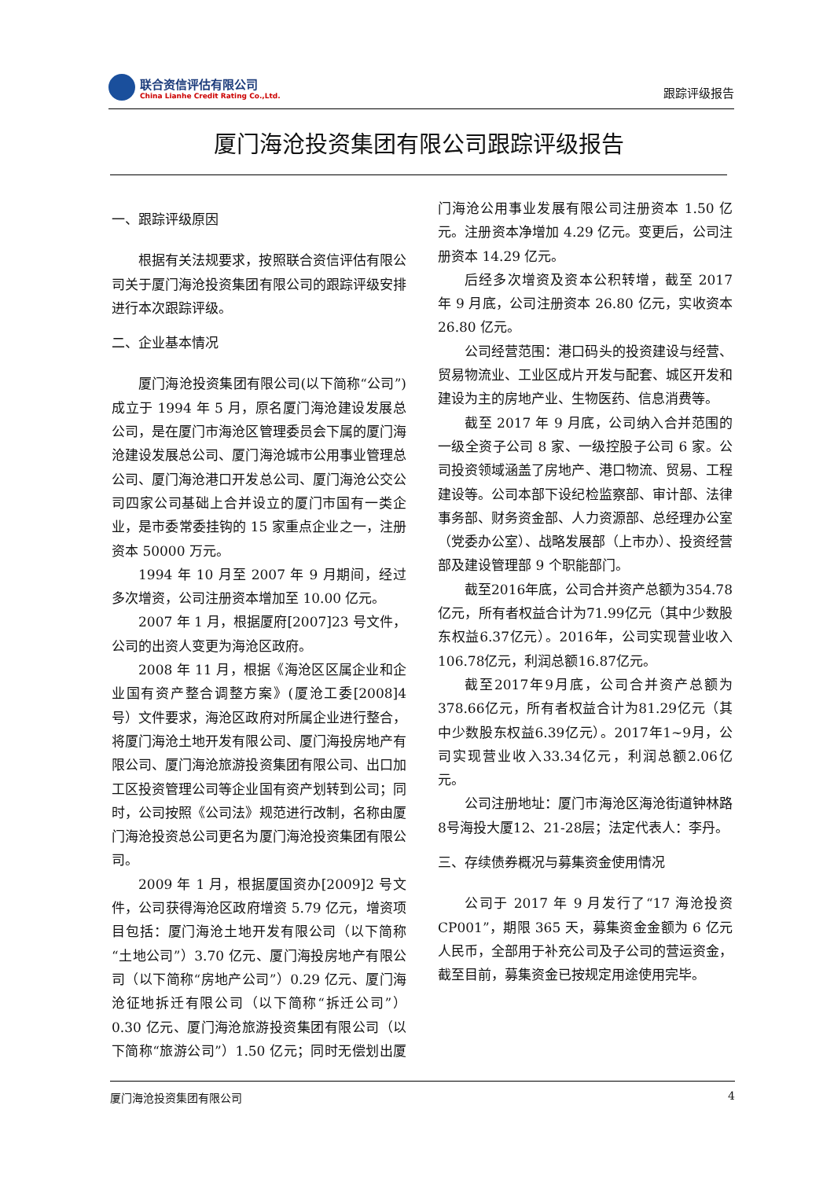联合资信评估有限公司
China Lianhe Credit Rating Co.,Ltd.
跟踪评级报告
厦门海沧投资集团有限公司跟踪评级报告
一、跟踪评级原因
根据有关法规要求，按照联合资信评估有限公司关于厦门海沧投资集团有限公司的跟踪评级安排进行本次跟踪评级。
二、企业基本情况
厦门海沧投资集团有限公司(以下简称“公司”)成立于 1994 年 5 月，原名厦门海沧建设发展总公司，是在厦门市海沧区管理委员会下属的厦门海沧建设发展总公司、厦门海沧城市公用事业管理总公司、厦门海沧港口开发总公司、厦门海沧公交公司四家公司基础上合并设立的厦门市国有一类企业，是市委常委挂钩的 15 家重点企业之一，注册资本 50000 万元。
1994 年 10 月至 2007 年 9 月期间，经过多次增资，公司注册资本增加至 10.00 亿元。
2007 年 1 月，根据厦府[2007]23 号文件，公司的出资人变更为海沧区政府。
2008 年 11 月，根据《海沧区区属企业和企业国有资产整合调整方案》(厦沧工委[2008]4 号）文件要求，海沧区政府对所属企业进行整合，将厦门海沧土地开发有限公司、厦门海投房地产有限公司、厦门海沧旅游投资集团有限公司、出口加工区投资管理公司等企业国有资产划转到公司；同时，公司按照《公司法》规范进行改制，名称由厦门海沧投资总公司更名为厦门海沧投资集团有限公司。
2009 年 1 月，根据厦国资办[2009]2 号文件，公司获得海沧区政府增资 5.79 亿元，增资项目包括：厦门海沧土地开发有限公司（以下简称“土地公司”）3.70 亿元、厦门海投房地产有限公司（以下简称“房地产公司”）0.29 亿元、厦门海沧征地拆迁有限公司（以下简称“拆迁公司”）0.30 亿元、厦门海沧旅游投资集团有限公司（以下简称“旅游公司”）1.50 亿元；同时无偿划出厦门海沧公用事业发展有限公司注册资本 1.50 亿元。注册资本净增加 4.29 亿元。变更后，公司注册资本 14.29 亿元。
后经多次增资及资本公积转增，截至 2017 年 9 月底，公司注册资本 26.80 亿元，实收资本 26.80 亿元。
公司经营范围：港口码头的投资建设与经营、贸易物流业、工业区成片开发与配套、城区开发和建设为主的房地产业、生物医药、信息消费等。
截至 2017 年 9 月底，公司纳入合并范围的一级全资子公司 8 家、一级控股子公司 6 家。公司投资领域涵盖了房地产、港口物流、贸易、工程建设等。公司本部下设纪检监察部、审计部、法律事务部、财务资金部、人力资源部、总经理办公室（党委办公室）、战略发展部（上市办）、投资经营部及建设管理部 9 个职能部门。
截至2016年底，公司合并资产总额为354.78亿元，所有者权益合计为71.99亿元（其中少数股东权益6.37亿元）。2016年，公司实现营业收入106.78亿元，利润总额16.87亿元。
截至2017年9月底，公司合并资产总额为378.66亿元，所有者权益合计为81.29亿元（其中少数股东权益6.39亿元）。2017年1~9月，公司实现营业收入33.34亿元，利润总额2.06亿元。
公司注册地址：厦门市海沧区海沧街道钟林路8号海投大厦12、21-28层；法定代表人：李丹。
三、存续债券概况与募集资金使用情况
公司于 2017 年 9 月发行了“17 海沧投资 CP001”，期限 365 天，募集资金金额为 6 亿元人民币，全部用于补充公司及子公司的营运资金，截至目前，募集资金已按规定用途使用完毕。
厦门海沧投资集团有限公司 4